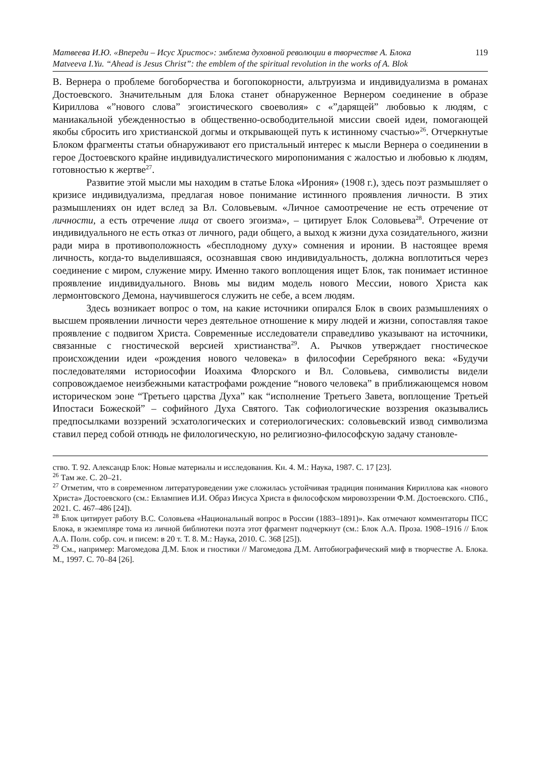Матвеева И.Ю. «Впереди – Исус Христос»: эмблема духовной революции в творчестве А. Блока 119
Matveeva I.Yu. “Ahead is Jesus Christ”: the emblem of the spiritual revolution in the works of A. Blok
В. Вернера о проблеме богоборчества и богопокорности, альтруизма и индивидуализма в романах Достоевского. Значительным для Блока станет обнаруженное Вернером соединение в образе Кириллова «”нового слова” эгоистического своеволия» с «”дарящей” любовью к людям, с маниакальной убежденностью в общественно-освободительной миссии своей идеи, помогающей якобы сбросить иго христианской догмы и открывающей путь к истинному счастью»<sup>26</sup>. Отчеркнутые Блоком фрагменты статьи обнаруживают его пристальный интерес к мысли Вернера о соединении в герое Достоевского крайне индивидуалистического миропонимания с жалостью и любовью к людям, готовностью к жертве<sup>27</sup>.
Развитие этой мысли мы находим в статье Блока «Ирония» (1908 г.), здесь поэт размышляет о кризисе индивидуализма, предлагая новое понимание истинного проявления личности. В этих размышлениях он идет вслед за Вл. Соловьевым. «Личное самоотречение не есть отречение от личности, а есть отречение лица от своего эгоизма», – цитирует Блок Соловьева<sup>28</sup>. Отречение от индивидуального не есть отказ от личного, ради общего, а выход к жизни духа созидательного, жизни ради мира в противоположность «бесплодному духу» сомнения и иронии. В настоящее время личность, когда-то выделившаяся, осознавшая свою индивидуальность, должна воплотиться через соединение с миром, служение миру. Именно такого воплощения ищет Блок, так понимает истинное проявление индивидуального. Вновь мы видим модель нового Мессии, нового Христа как лермонтовского Демона, научившегося служить не себе, а всем людям.
Здесь возникает вопрос о том, на какие источники опирался Блок в своих размышлениях о высшем проявлении личности через деятельное отношение к миру людей и жизни, сопоставляя такое проявление с подвигом Христа. Современные исследователи справедливо указывают на источники, связанные с гностической версией христианства<sup>29</sup>. А. Рычков утверждает гностическое происхождении идеи «рождения нового человека» в философии Серебряного века: «Будучи последователями историософии Иоахима Флорского и Вл. Соловьева, символисты видели сопровождаемое неизбежными катастрофами рождение “нового человека” в приближающемся новом историческом эоне “Третьего царства Духа” как “исполнение Третьего Завета, воплощение Третьей Ипостаси Божеской” – софийного Духа Святого. Так софиологические воззрения оказывались предпосылками воззрений эсхатологических и сотериологических: соловьевский извод символизма ставил перед собой отнюдь не филологическую, но религиозно-философскую задачу становле-
ство. Т. 92. Александр Блок: Новые материалы и исследования. Кн. 4. М.: Наука, 1987. С. 17 [23].
<sup>26</sup> Там же. С. 20–21.
<sup>27</sup> Отметим, что в современном литературоведении уже сложилась устойчивая традиция понимания Кириллова как «нового Христа» Достоевского (см.: Евлампиев И.И. Образ Иисуса Христа в философском мировоззрении Ф.М. Достоевского. СПб., 2021. С. 467–486 [24]).
<sup>28</sup> Блок цитирует работу В.С. Соловьева «Национальный вопрос в России (1883–1891)». Как отмечают комментаторы ПСС Блока, в экземпляре тома из личной библиотеки поэта этот фрагмент подчеркнут (см.: Блок А.А. Проза. 1908–1916 // Блок А.А. Полн. собр. соч. и писем: в 20 т. Т. 8. М.: Наука, 2010. С. 368 [25]).
<sup>29</sup> См., например: Магомедова Д.М. Блок и гностики // Магомедова Д.М. Автобиографический миф в творчестве А. Блока. М., 1997. С. 70–84 [26].